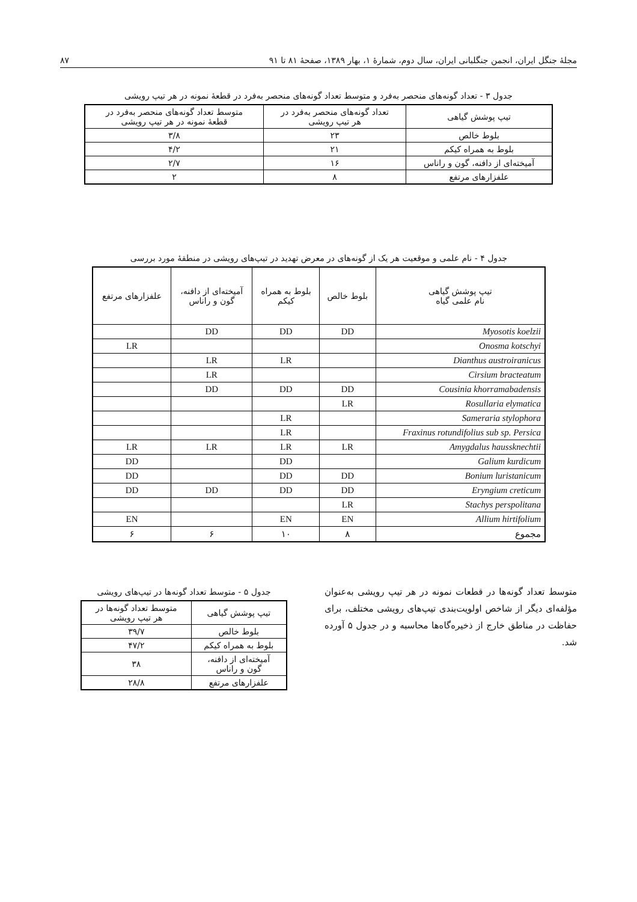مجلهٔ جنگل ایران، انجمن جنگلبانی ایران، سال دوم، شمارهٔ ۱، بهار ۱۳۸۹، صفحهٔ ۸۱ تا ۹۱ ۸۷
جدول ۳ - تعداد گونه‌های منحصر به‌فرد و متوسط تعداد گونه‌های منحصر به‌فرد در قطعهٔ نمونه در هر تیپ رویشی
| تیپ پوشش گیاهی | تعداد گونه‌های منحصر به‌فرد در هر تیپ رویشی | متوسط تعداد گونه‌های منحصر به‌فرد در قطعهٔ نمونه در هر تیپ رویشی |
| --- | --- | --- |
| بلوط خالص | ۲۳ | ۳/۸ |
| بلوط به همراه کیکم | ۲۱ | ۴/۲ |
| آمیخته‌ای از دافنه، گون و راناس | ۱۶ | ۲/۷ |
| علفزارهای مرتفع | ۸ | ۲ |
جدول ۴ - نام علمی و موقعیت هر یک از گونه‌های در معرض تهدید در تیپ‌های رویشی در منطقهٔ مورد بررسی
| تیپ پوشش گیاهی نام علمی گیاه | بلوط خالص | بلوط به همراه کیکم | آمیخته‌ای از دافنه، گون و راناس | علفزارهای مرتفع |
| --- | --- | --- | --- | --- |
| Myosotis koelzii | DD | DD | DD | |
| Onosma kotschyi | | | | LR |
| Dianthus austroiranicus | | LR | LR | |
| Cirsium bracteatum | | | LR | |
| Cousinia khorramabadensis | DD | DD | DD | |
| Rosullaria elymatica | LR | | | |
| Sameraria stylophora | | LR | | |
| Fraxinus rotundifolius sub sp. Persica | | LR | | |
| Amygdalus haussknechtii | LR | LR | LR | LR |
| Galium kurdicum | | DD | | DD |
| Bonium luristanicum | DD | DD | | DD |
| Eryngium creticum | DD | DD | DD | DD |
| Stachys perspolitana | LR | | | |
| Allium hirtifolium | EN | EN | | EN |
| مجموع | ۸ | ۱۰ | ۶ | ۶ |
متوسط تعداد گونه‌ها در قطعات نمونه در هر تیپ رویشی به‌عنوان مؤلفه‌ای دیگر از شاخص اولویت‌بندی تیپ‌های رویشی مختلف، برای حفاظت در مناطق خارج از ذخیره‌گاه‌ها محاسبه و در جدول ۵ آورده شد.
جدول ۵ - متوسط تعداد گونه‌ها در تیپ‌های رویشی
| تیپ پوشش گیاهی | متوسط تعداد گونه‌ها در هر تیپ رویشی |
| --- | --- |
| بلوط خالص | ۳۹/۷ |
| بلوط به همراه کیکم | ۴۷/۲ |
| آمیخته‌ای از دافنه، گون و راناس | ۳۸ |
| علفزارهای مرتفع | ۲۸/۸ |